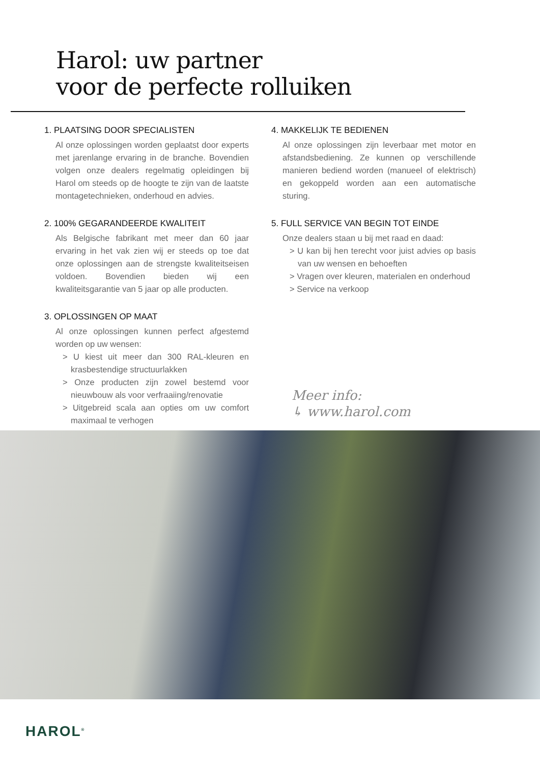Harol: uw partner
voor de perfecte rolluiken
1. PLAATSING DOOR SPECIALISTEN
Al onze oplossingen worden geplaatst door experts met jarenlange ervaring in de branche. Bovendien volgen onze dealers regelmatig opleidingen bij Harol om steeds op de hoogte te zijn van de laatste montagetechnieken, onderhoud en advies.
2. 100% GEGARANDEERDE KWALITEIT
Als Belgische fabrikant met meer dan 60 jaar ervaring in het vak zien wij er steeds op toe dat onze oplossingen aan de strengste kwaliteitseisen voldoen. Bovendien bieden wij een kwaliteitsgarantie van 5 jaar op alle producten.
3. OPLOSSINGEN OP MAAT
Al onze oplossingen kunnen perfect afgestemd worden op uw wensen:
> U kiest uit meer dan 300 RAL-kleuren en krasbestendige structuurlakken
> Onze producten zijn zowel bestemd voor nieuwbouw als voor verfraaiing/renovatie
> Uitgebreid scala aan opties om uw comfort maximaal te verhogen
4. MAKKELIJK TE BEDIENEN
Al onze oplossingen zijn leverbaar met motor en afstandsbediening. Ze kunnen op verschillende manieren bediend worden (manueel of elektrisch) en gekoppeld worden aan een automatische sturing.
5. FULL SERVICE VAN BEGIN TOT EINDE
Onze dealers staan u bij met raad en daad:
> U kan bij hen terecht voor juist advies op basis van uw wensen en behoeften
> Vragen over kleuren, materialen en onderhoud
> Service na verkoop
Meer info:
↳ www.harol.com
HAROL<sup>®</sup>